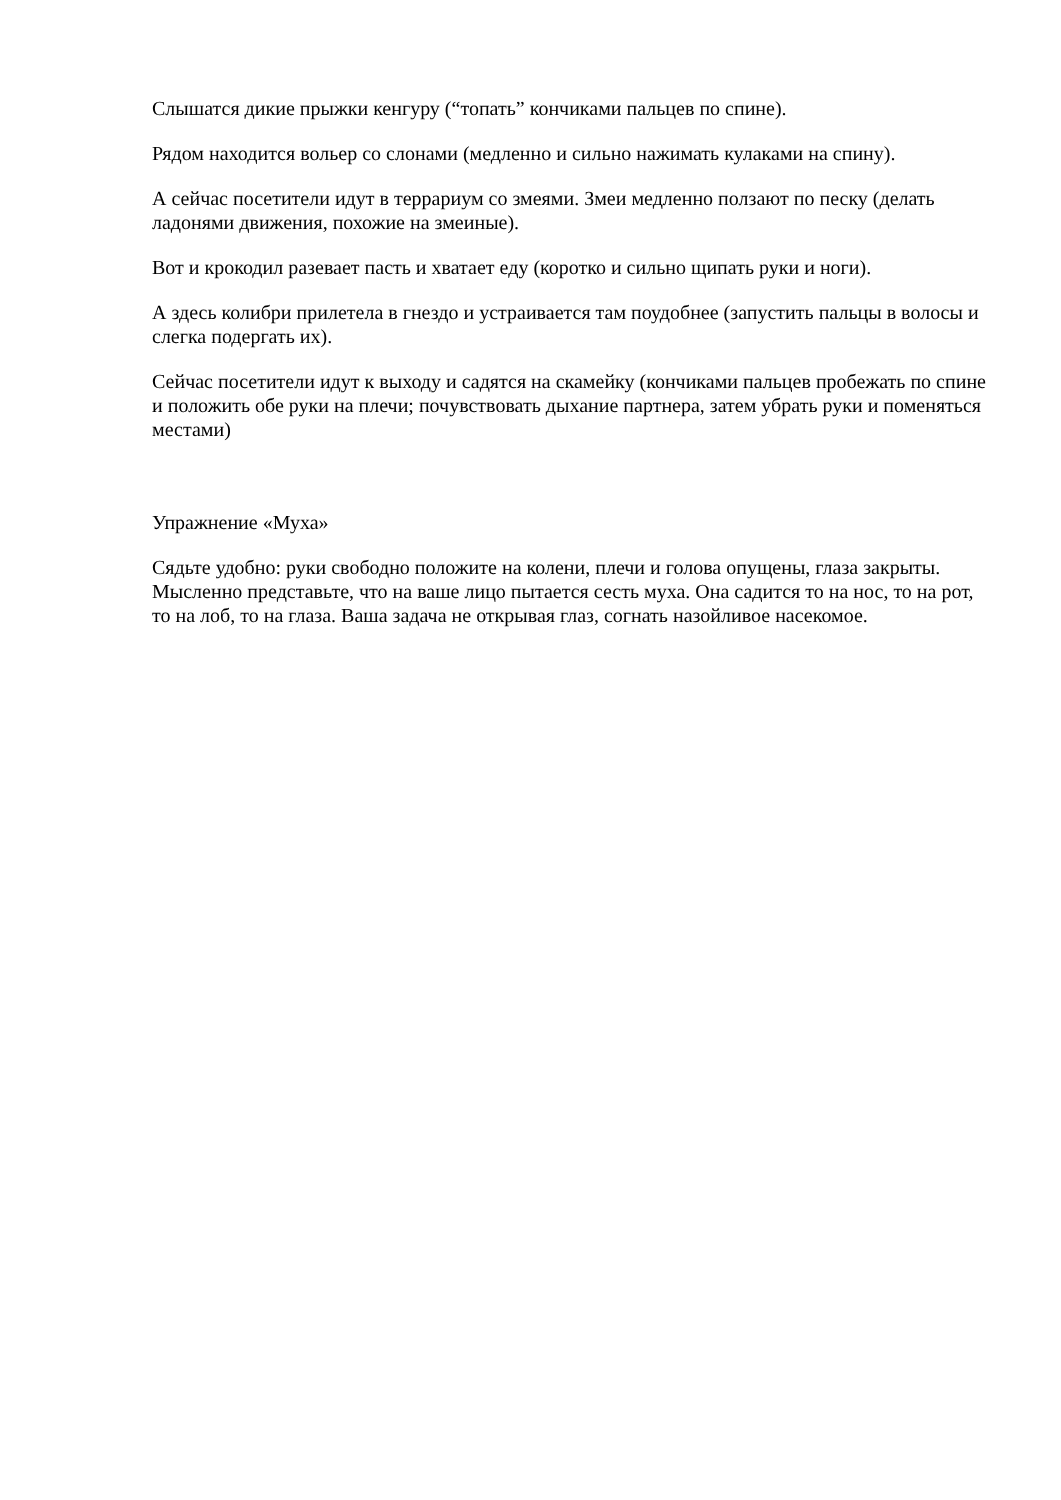Слышатся дикие прыжки кенгуру (“топать” кончиками пальцев по спине).
Рядом находится вольер со слонами (медленно и сильно нажимать кулаками на спину).
А сейчас посетители идут в террариум со змеями. Змеи медленно ползают по песку (делать ладонями движения, похожие на змеиные).
Вот и крокодил разевает пасть и хватает еду (коротко и сильно щипать руки и ноги).
А здесь колибри прилетела в гнездо и устраивается там поудобнее (запустить пальцы в волосы и слегка подергать их).
Сейчас посетители идут к выходу и садятся на скамейку (кончиками пальцев пробежать по спине и положить обе руки на плечи; почувствовать дыхание партнера, затем убрать руки и поменяться местами)
Упражнение «Муха»
Сядьте удобно: руки свободно положите на колени, плечи и голова опущены, глаза закрыты. Мысленно представьте, что на ваше лицо пытается сесть муха. Она садится то на нос, то на рот, то на лоб, то на глаза. Ваша задача не открывая глаз, согнать назойливое насекомое.